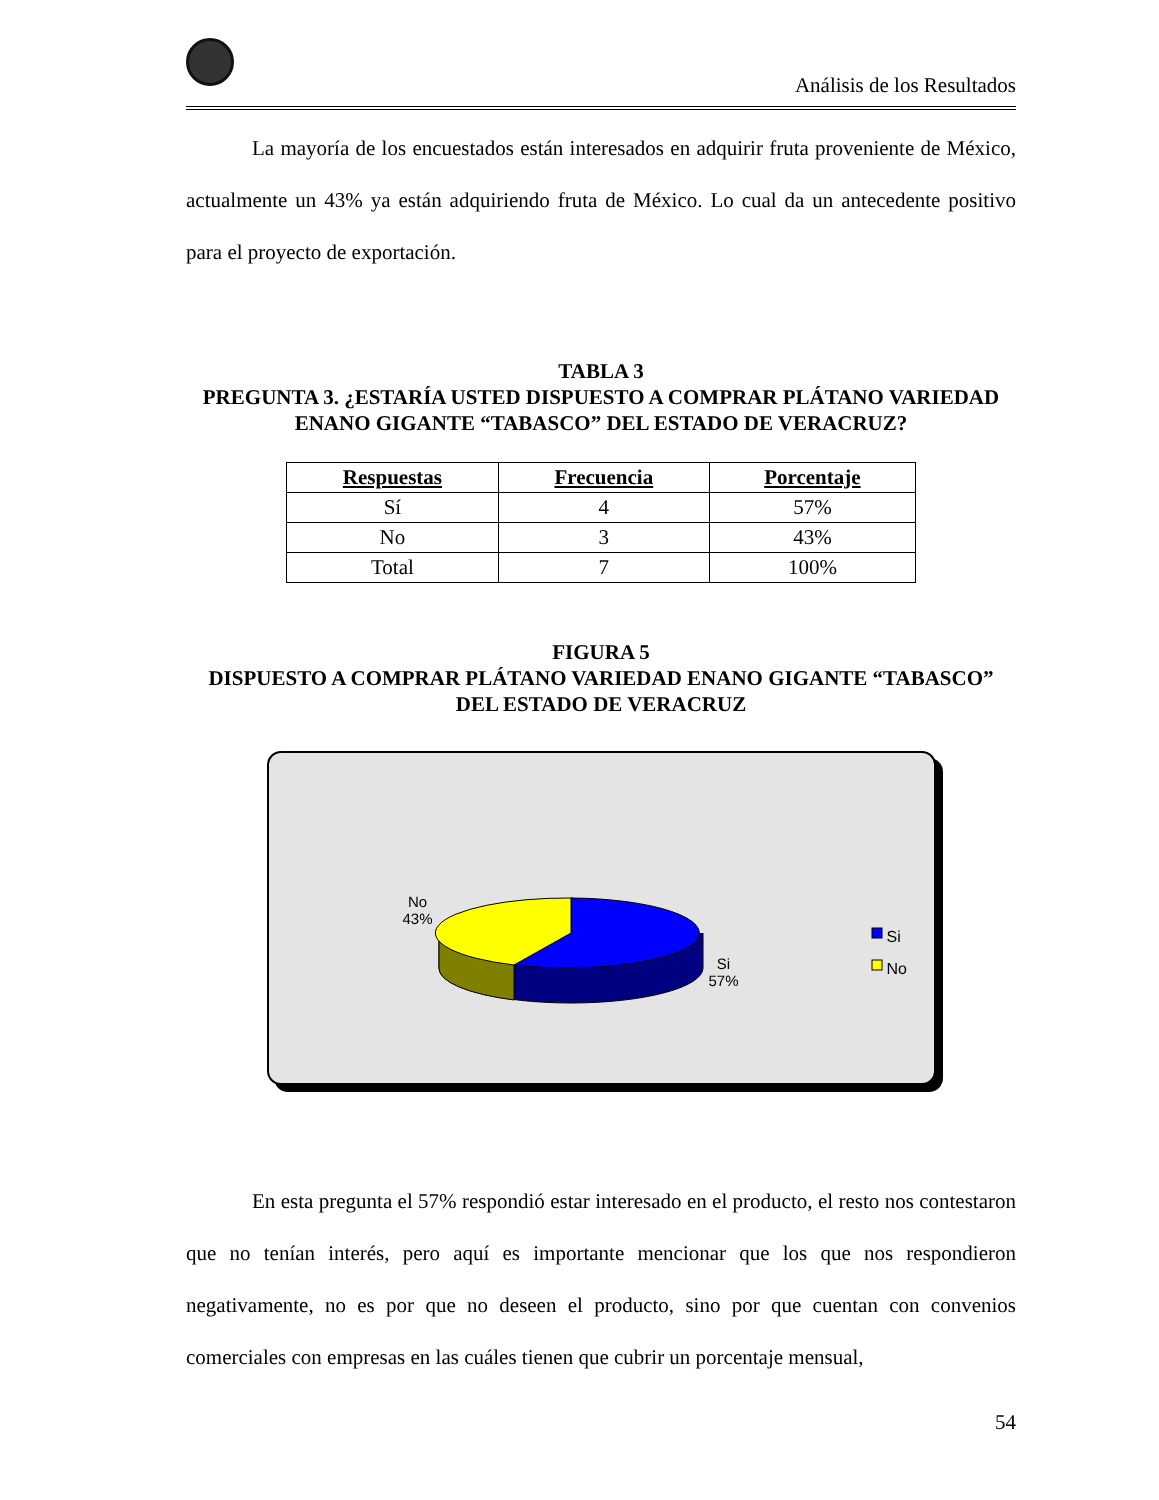Análisis de los Resultados
La mayoría de los encuestados están interesados en adquirir fruta proveniente de México, actualmente un 43% ya están adquiriendo fruta de México. Lo cual da un antecedente positivo para el proyecto de exportación.
TABLA 3
PREGUNTA 3. ¿ESTARÍA USTED DISPUESTO A COMPRAR PLÁTANO VARIEDAD ENANO GIGANTE “TABASCO” DEL ESTADO DE VERACRUZ?
| Respuestas | Frecuencia | Porcentaje |
| --- | --- | --- |
| Sí | 4 | 57% |
| No | 3 | 43% |
| Total | 7 | 100% |
FIGURA 5
DISPUESTO A COMPRAR PLÁTANO VARIEDAD ENANO GIGANTE “TABASCO” DEL ESTADO DE VERACRUZ
No
43%
Si
57%
Si
No
En esta pregunta el 57% respondió estar interesado en el producto, el resto nos contestaron que no tenían interés, pero aquí es importante mencionar que los que nos respondieron negativamente, no es por que no deseen el producto, sino por que cuentan con convenios comerciales con empresas en las cuáles tienen que cubrir un porcentaje mensual,
54